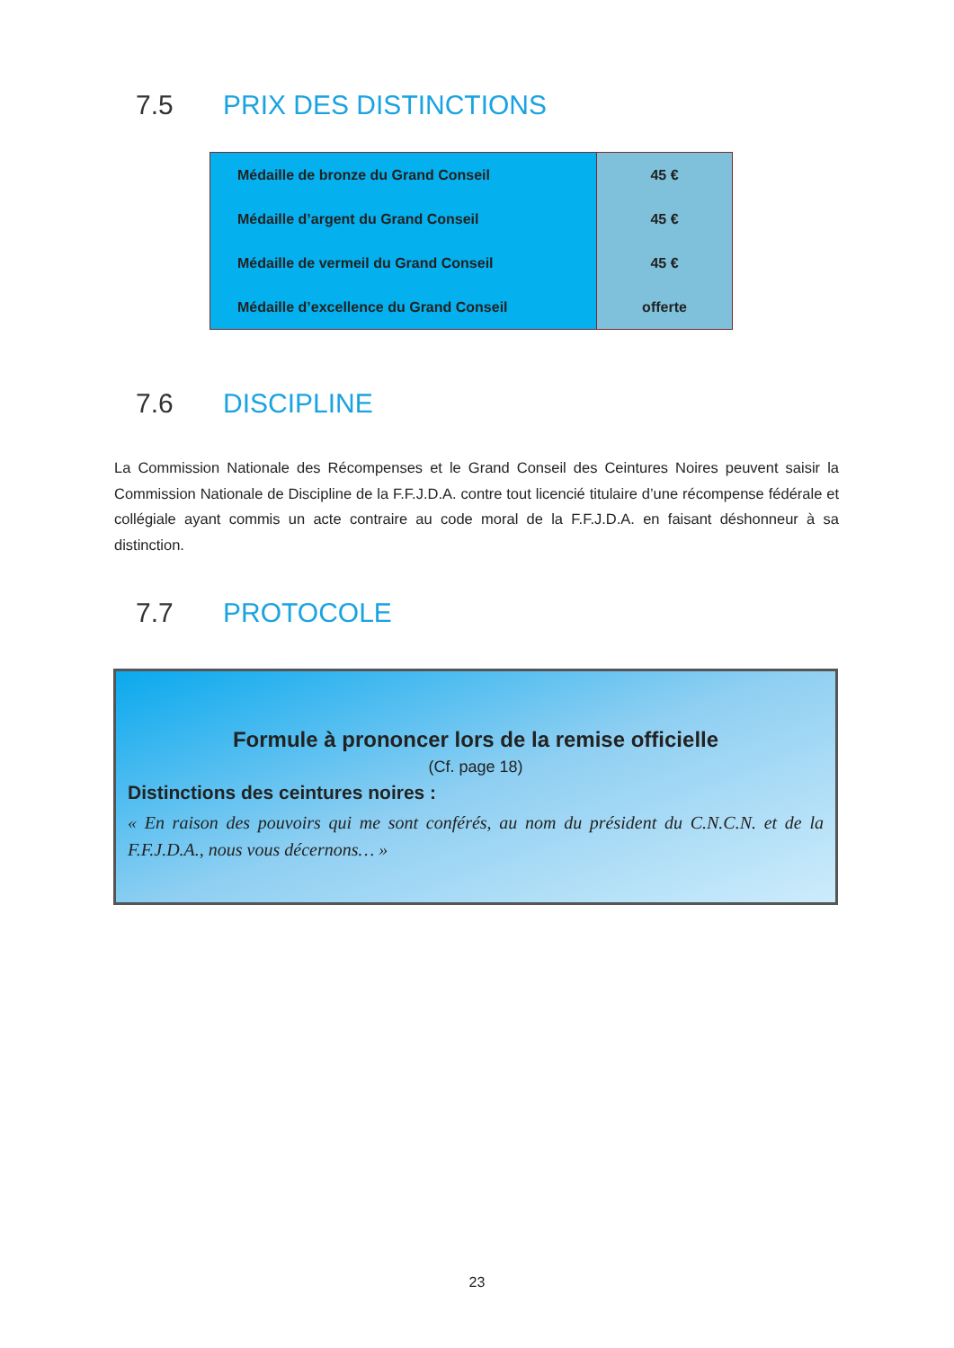7.5 PRIX DES DISTINCTIONS
| Médaille de bronze du Grand Conseil | 45 € |
| Médaille d’argent du Grand Conseil | 45 € |
| Médaille de vermeil du Grand Conseil | 45 € |
| Médaille d’excellence du Grand Conseil | offerte |
7.6 DISCIPLINE
La Commission Nationale des Récompenses et le Grand Conseil des Ceintures Noires peuvent saisir la Commission Nationale de Discipline de la F.F.J.D.A. contre tout licencié titulaire d’une récompense fédérale et collégiale ayant commis un acte contraire au code moral de la F.F.J.D.A. en faisant déshonneur à sa distinction.
7.7 PROTOCOLE
Formule à prononcer lors de la remise officielle
(Cf. page 18)
Distinctions des ceintures noires :
« En raison des pouvoirs qui me sont conférés, au nom du président du C.N.C.N. et de la F.F.J.D.A., nous vous décernons… »
23